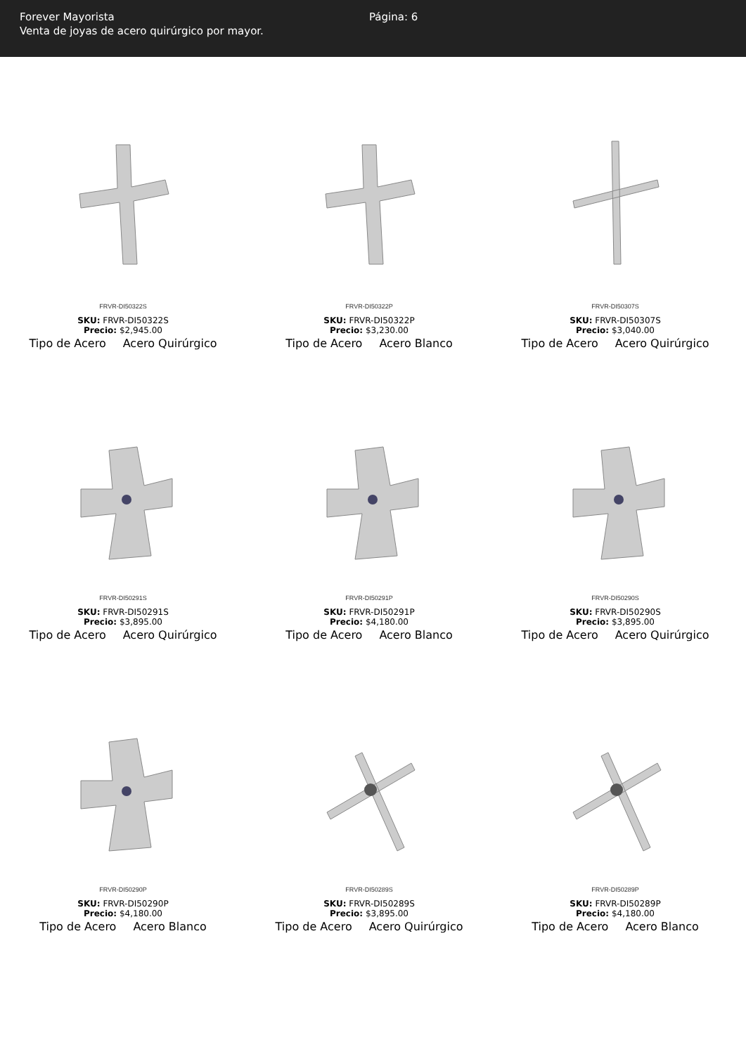Forever Mayorista
Venta de joyas de acero quirúrgico por mayor.
Página: 6
FRVR-DI50322S
SKU: FRVR-DI50322S
Precio: $2,945.00
Tipo de Acero Acero Quirúrgico
FRVR-DI50322P
SKU: FRVR-DI50322P
Precio: $3,230.00
Tipo de Acero Acero Blanco
FRVR-DI50307S
SKU: FRVR-DI50307S
Precio: $3,040.00
Tipo de Acero Acero Quirúrgico
FRVR-DI50291S
SKU: FRVR-DI50291S
Precio: $3,895.00
Tipo de Acero Acero Quirúrgico
FRVR-DI50291P
SKU: FRVR-DI50291P
Precio: $4,180.00
Tipo de Acero Acero Blanco
FRVR-DI50290S
SKU: FRVR-DI50290S
Precio: $3,895.00
Tipo de Acero Acero Quirúrgico
FRVR-DI50290P
SKU: FRVR-DI50290P
Precio: $4,180.00
Tipo de Acero Acero Blanco
FRVR-DI50289S
SKU: FRVR-DI50289S
Precio: $3,895.00
Tipo de Acero Acero Quirúrgico
FRVR-DI50289P
SKU: FRVR-DI50289P
Precio: $4,180.00
Tipo de Acero Acero Blanco